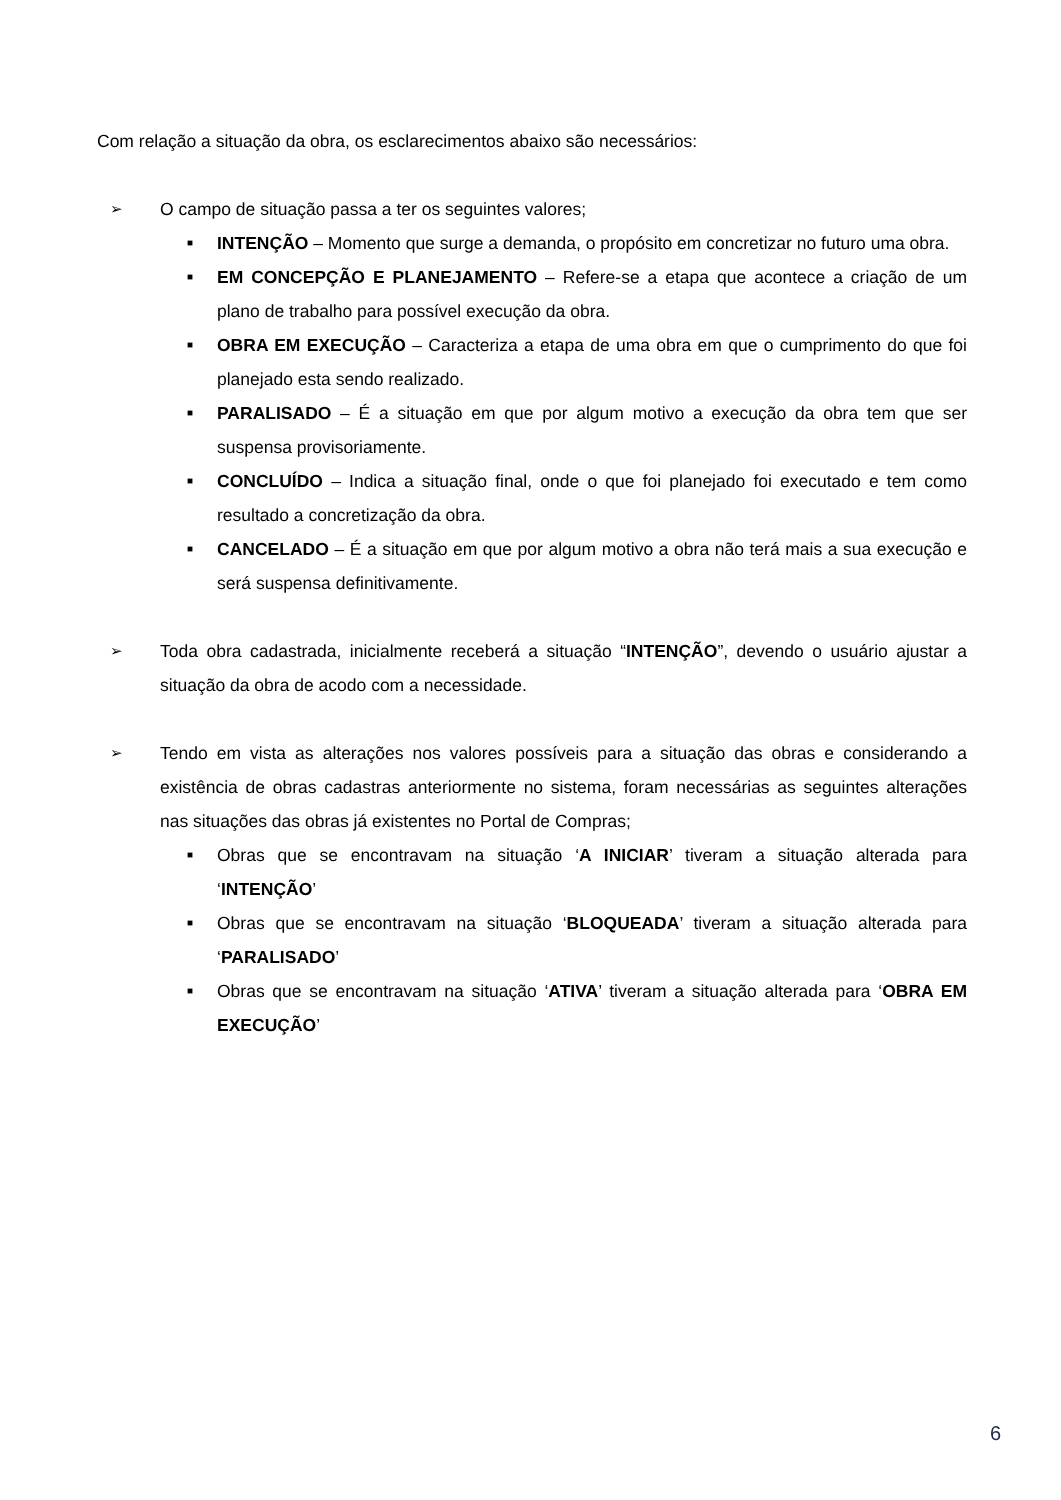Com relação a situação da obra, os esclarecimentos abaixo são necessários:
➢ O campo de situação passa a ter os seguintes valores;
■ INTENÇÃO – Momento que surge a demanda, o propósito em concretizar no futuro uma obra.
■ EM CONCEPÇÃO E PLANEJAMENTO – Refere-se a etapa que acontece a criação de um plano de trabalho para possível execução da obra.
■ OBRA EM EXECUÇÃO – Caracteriza a etapa de uma obra em que o cumprimento do que foi planejado esta sendo realizado.
■ PARALISADO – É a situação em que por algum motivo a execução da obra tem que ser suspensa provisoriamente.
■ CONCLUÍDO – Indica a situação final, onde o que foi planejado foi executado e tem como resultado a concretização da obra.
■ CANCELADO – É a situação em que por algum motivo a obra não terá mais a sua execução e será suspensa definitivamente.
➢ Toda obra cadastrada, inicialmente receberá a situação “INTENÇÃO”, devendo o usuário ajustar a situação da obra de acodo com a necessidade.
➢ Tendo em vista as alterações nos valores possíveis para a situação das obras e considerando a existência de obras cadastras anteriormente no sistema, foram necessárias as seguintes alterações nas situações das obras já existentes no Portal de Compras;
■ Obras que se encontravam na situação ‘A INICIAR’ tiveram a situação alterada para ‘INTENÇÃO’
■ Obras que se encontravam na situação ‘BLOQUEADA’ tiveram a situação alterada para ‘PARALISADO’
■ Obras que se encontravam na situação ‘ATIVA’ tiveram a situação alterada para ‘OBRA EM EXECUÇÃO’
6